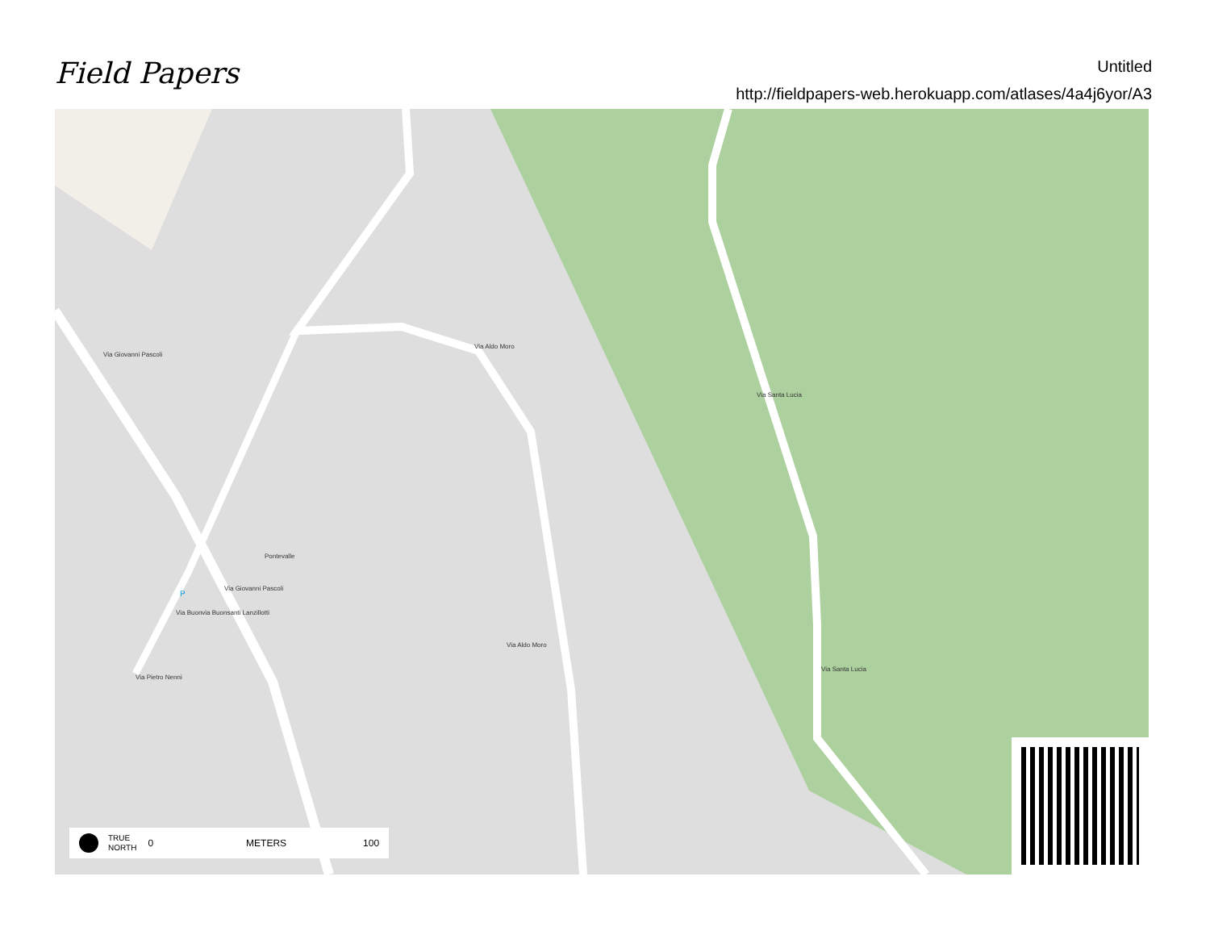Field Papers
Untitled
http://fieldpapers-web.herokuapp.com/atlases/4a4j6yor/A3
Pontevalle
Via Giovanni Pascoli
Via Aldo Moro
Via Aldo Moro
Via Santa Lucia
Via Santa Lucia
Via Buonvia Buonsanti Lanzillotti
Via Giovanni Pascoli
Via Pietro Nenni
P
TRUE
NORTH 0 METERS 100